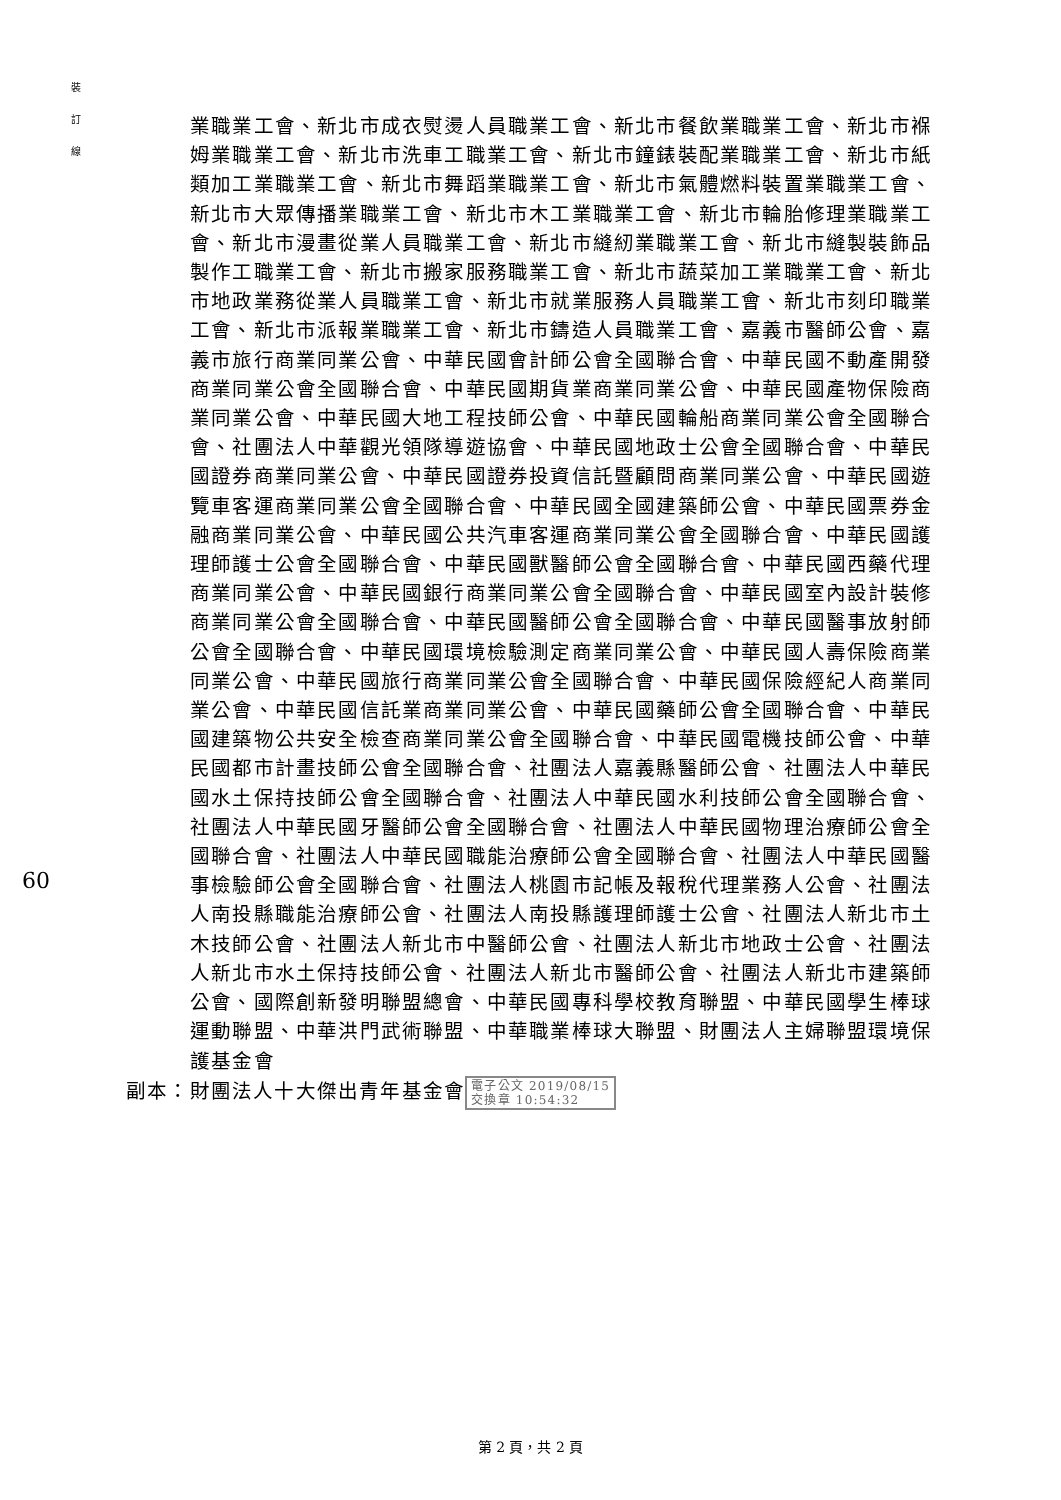裝
訂
線
60
業職業工會、新北市成衣熨燙人員職業工會、新北市餐飲業職業工會、新北市褓姆業職業工會、新北市洗車工職業工會、新北市鐘錶裝配業職業工會、新北市紙類加工業職業工會、新北市舞蹈業職業工會、新北市氣體燃料裝置業職業工會、新北市大眾傳播業職業工會、新北市木工業職業工會、新北市輪胎修理業職業工會、新北市漫畫從業人員職業工會、新北市縫紉業職業工會、新北市縫製裝飾品製作工職業工會、新北市搬家服務職業工會、新北市蔬菜加工業職業工會、新北市地政業務從業人員職業工會、新北市就業服務人員職業工會、新北市刻印職業工會、新北市派報業職業工會、新北市鑄造人員職業工會、嘉義市醫師公會、嘉義市旅行商業同業公會、中華民國會計師公會全國聯合會、中華民國不動產開發商業同業公會全國聯合會、中華民國期貨業商業同業公會、中華民國產物保險商業同業公會、中華民國大地工程技師公會、中華民國輪船商業同業公會全國聯合會、社團法人中華觀光領隊導遊協會、中華民國地政士公會全國聯合會、中華民國證券商業同業公會、中華民國證券投資信託暨顧問商業同業公會、中華民國遊覽車客運商業同業公會全國聯合會、中華民國全國建築師公會、中華民國票券金融商業同業公會、中華民國公共汽車客運商業同業公會全國聯合會、中華民國護理師護士公會全國聯合會、中華民國獸醫師公會全國聯合會、中華民國西藥代理商業同業公會、中華民國銀行商業同業公會全國聯合會、中華民國室內設計裝修商業同業公會全國聯合會、中華民國醫師公會全國聯合會、中華民國醫事放射師公會全國聯合會、中華民國環境檢驗測定商業同業公會、中華民國人壽保險商業同業公會、中華民國旅行商業同業公會全國聯合會、中華民國保險經紀人商業同業公會、中華民國信託業商業同業公會、中華民國藥師公會全國聯合會、中華民國建築物公共安全檢查商業同業公會全國聯合會、中華民國電機技師公會、中華民國都市計畫技師公會全國聯合會、社團法人嘉義縣醫師公會、社團法人中華民國水土保持技師公會全國聯合會、社團法人中華民國水利技師公會全國聯合會、社團法人中華民國牙醫師公會全國聯合會、社團法人中華民國物理治療師公會全國聯合會、社團法人中華民國職能治療師公會全國聯合會、社團法人中華民國醫事檢驗師公會全國聯合會、社團法人桃園市記帳及報稅代理業務人公會、社團法人南投縣職能治療師公會、社團法人南投縣護理師護士公會、社團法人新北市土木技師公會、社團法人新北市中醫師公會、社團法人新北市地政士公會、社團法人新北市水土保持技師公會、社團法人新北市醫師公會、社團法人新北市建築師公會、國際創新發明聯盟總會、中華民國專科學校教育聯盟、中華民國學生棒球運動聯盟、中華洪門武術聯盟、中華職業棒球大聯盟、財團法人主婦聯盟環境保護基金會
副本：財團法人十大傑出青年基金會 電子公文 2019/08/15
交換章 10:54:32
第 2 頁，共 2 頁